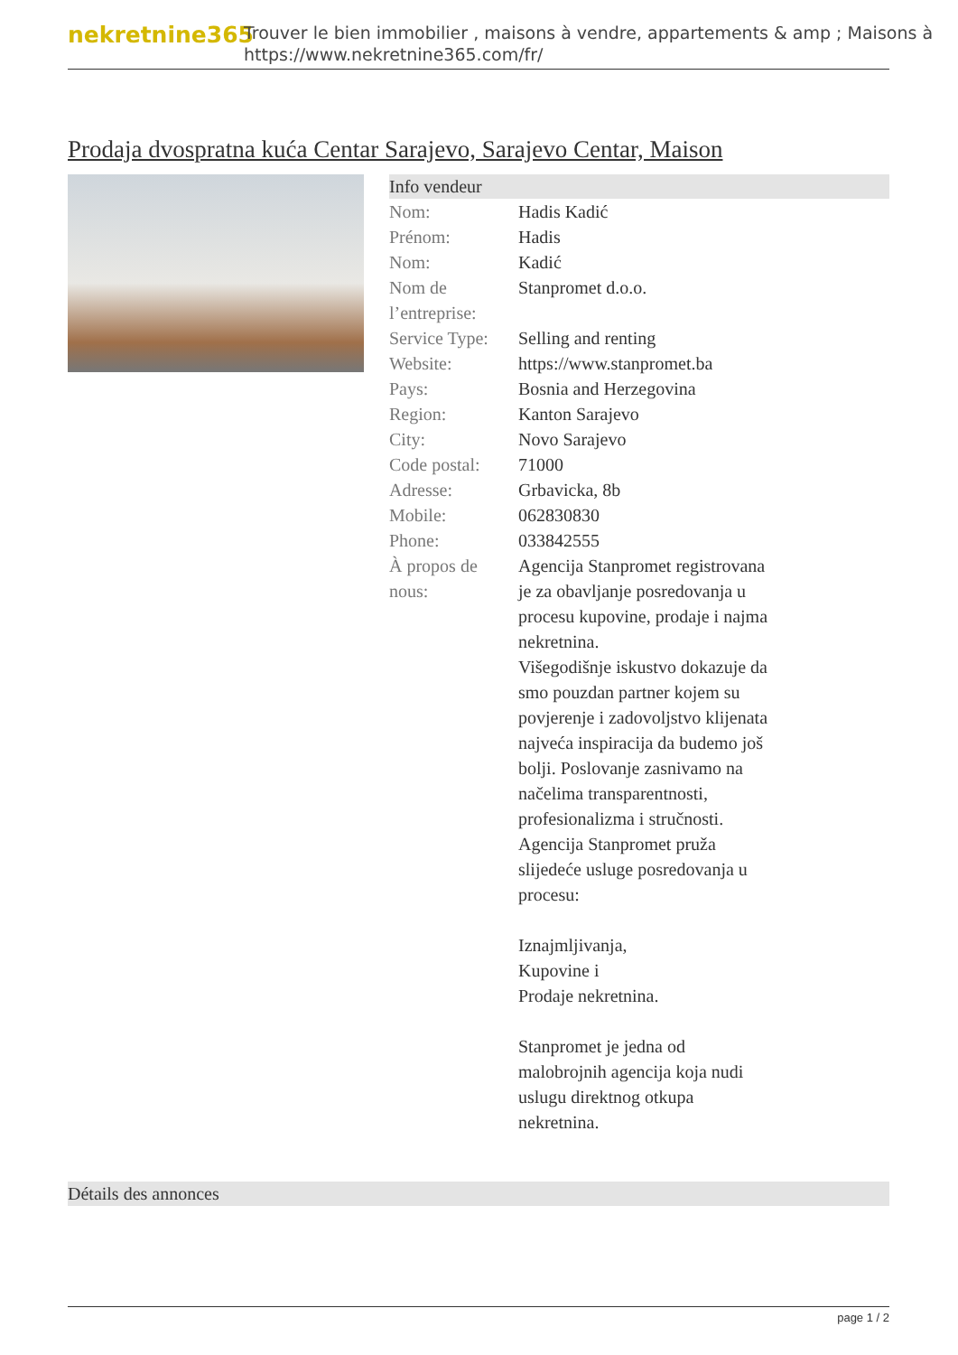nekretnine365
Trouver le bien immobilier , maisons à vendre, appartements & amp ; Maisons à
https://www.nekretnine365.com/fr/
Prodaja dvospratna kuća Centar Sarajevo, Sarajevo Centar, Maison
Info vendeur
| Nom: | Hadis Kadić |
| Prénom: | Hadis |
| Nom: | Kadić |
| Nom de l’entreprise: | Stanpromet d.o.o. |
| Service Type: | Selling and renting |
| Website: | https://www.stanpromet.ba |
| Pays: | Bosnia and Herzegovina |
| Region: | Kanton Sarajevo |
| City: | Novo Sarajevo |
| Code postal: | 71000 |
| Adresse: | Grbavicka, 8b |
| Mobile: | 062830830 |
| Phone: | 033842555 |
| À propos de nous: | Agencija Stanpromet registrovana je za obavljanje posredovanja u procesu kupovine, prodaje i najma nekretnina. Višegodišnje iskustvo dokazuje da smo pouzdan partner kojem su povjerenje i zadovoljstvo klijenata najveća inspiracija da budemo još bolji. Poslovanje zasnivamo na načelima transparentnosti, profesionalizma i stručnosti. Agencija Stanpromet pruža slijedeće usluge posredovanja u procesu: Iznajmljivanja, Kupovine i Prodaje nekretnina. Stanpromet je jedna od malobrojnih agencija koja nudi uslugu direktnog otkupa nekretnina. |
Détails des annonces
page 1 / 2